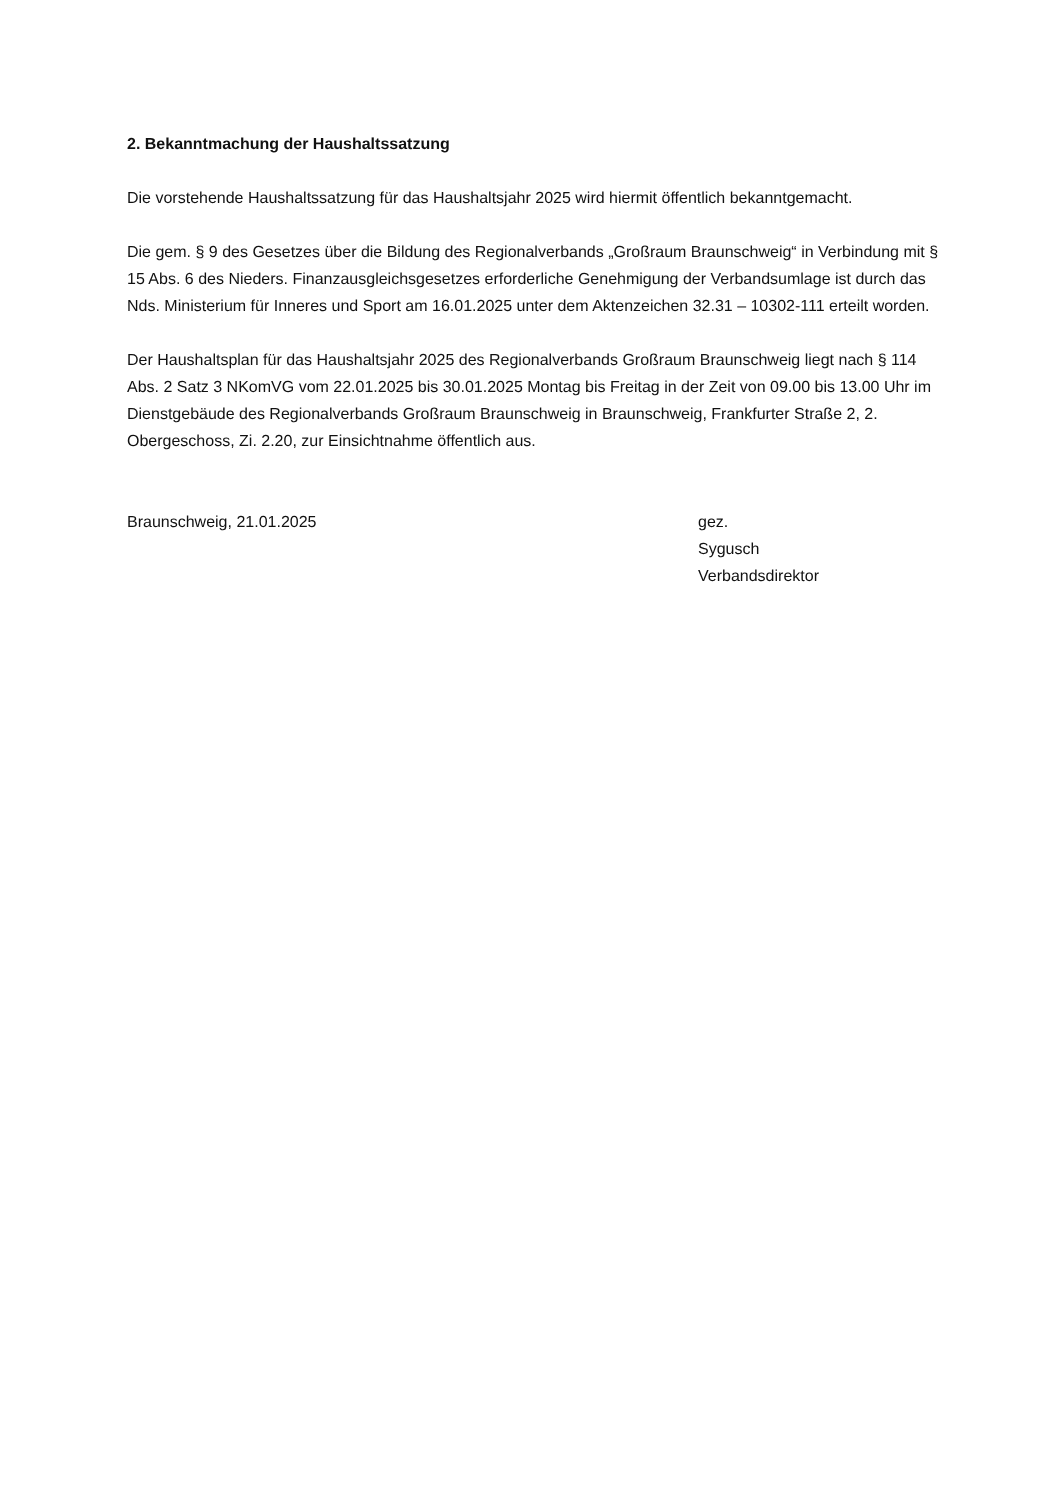2. Bekanntmachung der Haushaltssatzung
Die vorstehende Haushaltssatzung für das Haushaltsjahr 2025 wird hiermit öffentlich bekanntgemacht.
Die gem. § 9 des Gesetzes über die Bildung des Regionalverbands „Großraum Braunschweig“ in Verbindung mit § 15 Abs. 6 des Nieders. Finanzausgleichsgesetzes erforderliche Genehmigung der Verbandsumlage ist durch das Nds. Ministerium für Inneres und Sport am 16.01.2025 unter dem Aktenzeichen 32.31 – 10302-111 erteilt worden.
Der Haushaltsplan für das Haushaltsjahr 2025 des Regionalverbands Großraum Braunschweig liegt nach § 114 Abs. 2 Satz 3 NKomVG vom 22.01.2025 bis 30.01.2025 Montag bis Freitag in der Zeit von 09.00 bis 13.00 Uhr im Dienstgebäude des Regionalverbands Großraum Braunschweig in Braunschweig, Frankfurter Straße 2, 2. Obergeschoss, Zi. 2.20, zur Einsichtnahme öffentlich aus.
Braunschweig, 21.01.2025 gez.
Sygusch
Verbandsdirektor